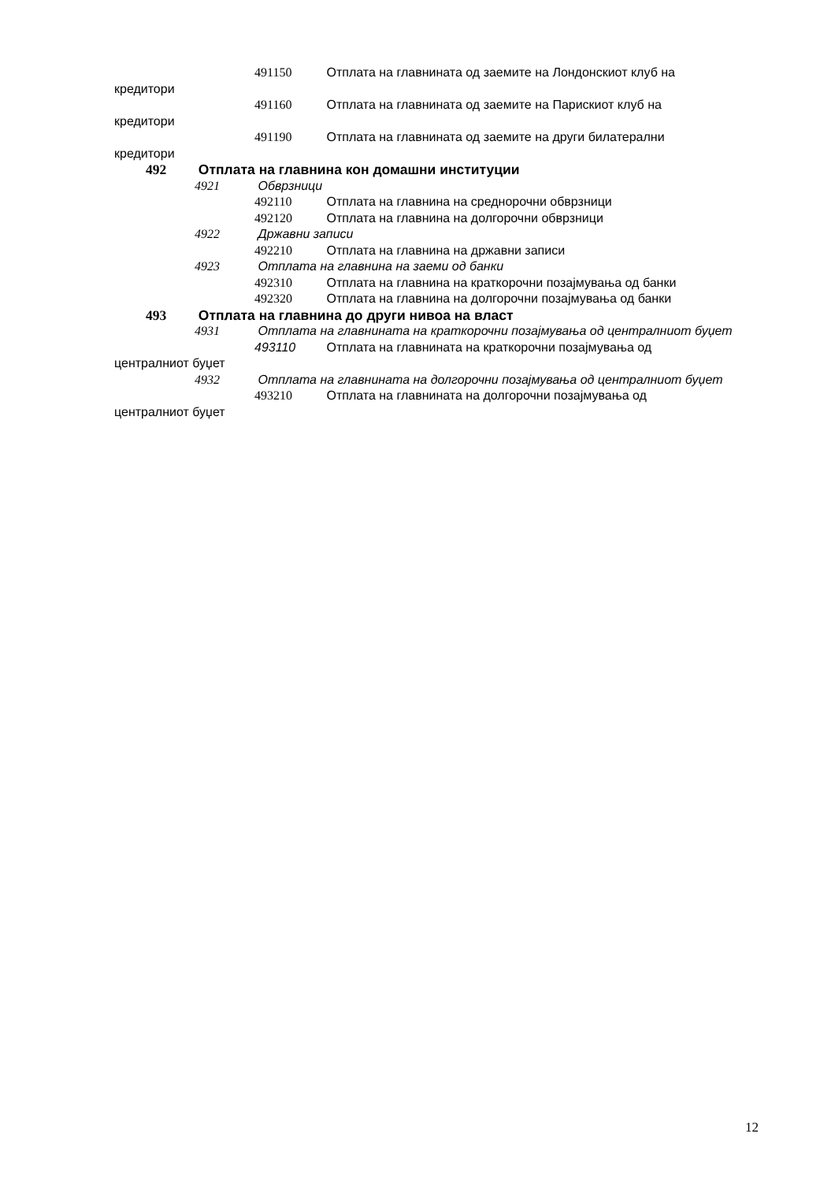491150 Отплата на главнината од заемите на Лондонскиот клуб на
кредитори
491160 Отплата на главнината од заемите на Парискиот клуб на
кредитори
491190 Отплата на главнината од заемите на други билатерални
кредитори
492 Отплата на главнина кон домашни институции
4921 Обврзници
492110 Отплата на главнина на среднорочни обврзници
492120 Отплата на главнина на долгорочни обврзници
4922 Државни записи
492210 Отплата на главнина на државни записи
4923 Отплата на главнина на заеми од банки
492310 Отплата на главнина на краткорочни позајмувања од банки
492320 Отплата на главнина на долгорочни позајмувања од банки
493 Отплата на главнина до други нивоа на власт
4931 Отплата на главнината на краткорочни позајмувања од централниот буџет
493110 Отплата на главнината на краткорочни позајмувања од
централниот буџет
4932 Отплата на главнината на долгорочни позајмувања од централниот буџет
493210 Отплата на главнината на долгорочни позајмувања од
централниот буџет
12